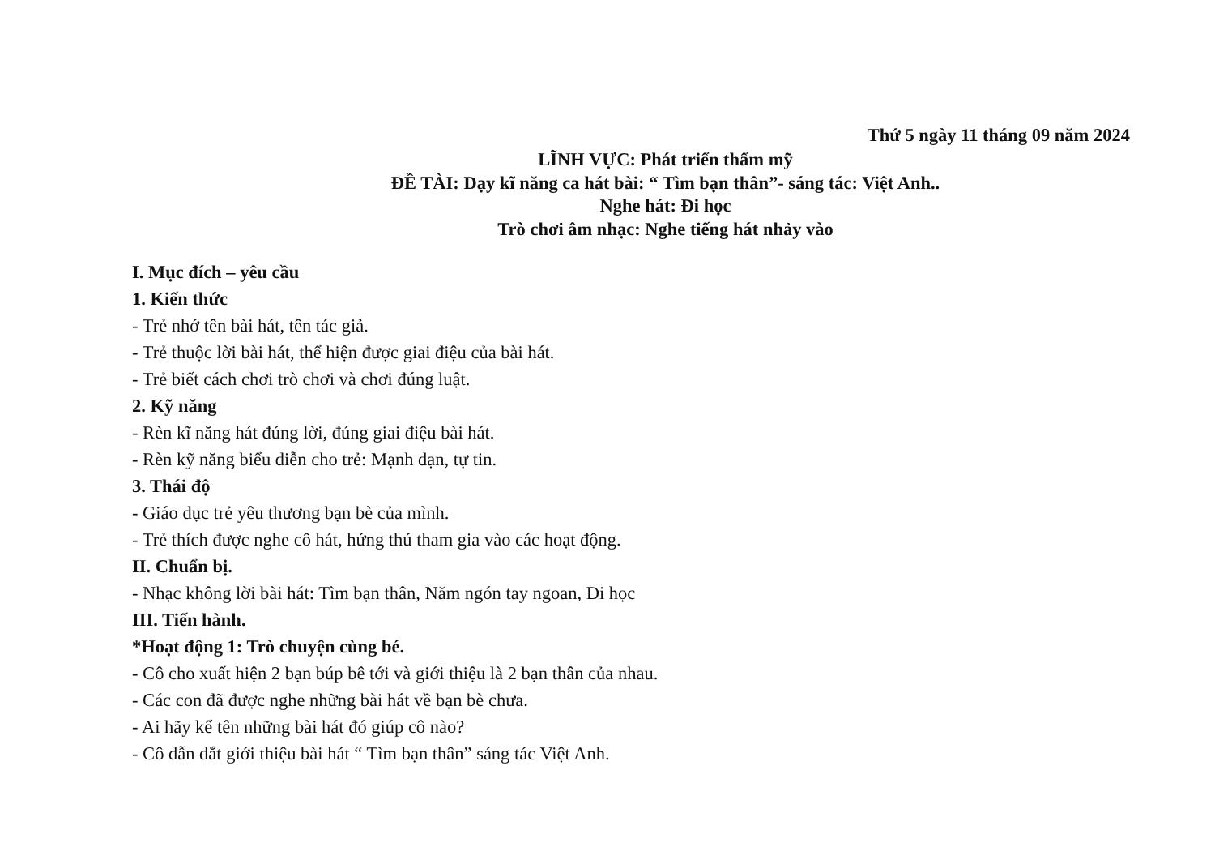Thứ 5 ngày 11 tháng 09 năm 2024
LĨNH VỰC: Phát triển thẩm mỹ
ĐỀ TÀI: Dạy kĩ năng ca hát bài: “ Tìm bạn thân”- sáng tác: Việt Anh..
Nghe hát: Đi học
Trò chơi âm nhạc: Nghe tiếng hát nhảy vào
I. Mục đích – yêu cầu
1. Kiến thức
- Trẻ nhớ tên bài hát, tên tác giả.
- Trẻ thuộc lời bài hát, thể hiện được giai điệu của bài hát.
- Trẻ biết cách chơi trò chơi và chơi đúng luật.
2. Kỹ năng
- Rèn kĩ năng hát đúng lời, đúng giai điệu bài hát.
- Rèn kỹ năng biểu diễn cho trẻ: Mạnh dạn, tự tin.
3. Thái độ
- Giáo dục trẻ yêu thương bạn bè của mình.
- Trẻ thích được nghe cô hát, hứng thú tham gia vào các hoạt động.
II. Chuẩn bị.
- Nhạc không lời bài hát: Tìm bạn thân, Năm ngón tay ngoan, Đi học
III. Tiến hành.
*Hoạt động 1: Trò chuyện cùng bé.
- Cô cho xuất hiện 2 bạn búp bê tới và giới thiệu là 2 bạn thân của nhau.
- Các con đã được nghe những bài hát về bạn bè chưa.
- Ai hãy kể tên những bài hát đó giúp cô nào?
- Cô dẫn dắt giới thiệu bài hát “ Tìm bạn thân” sáng tác Việt Anh.